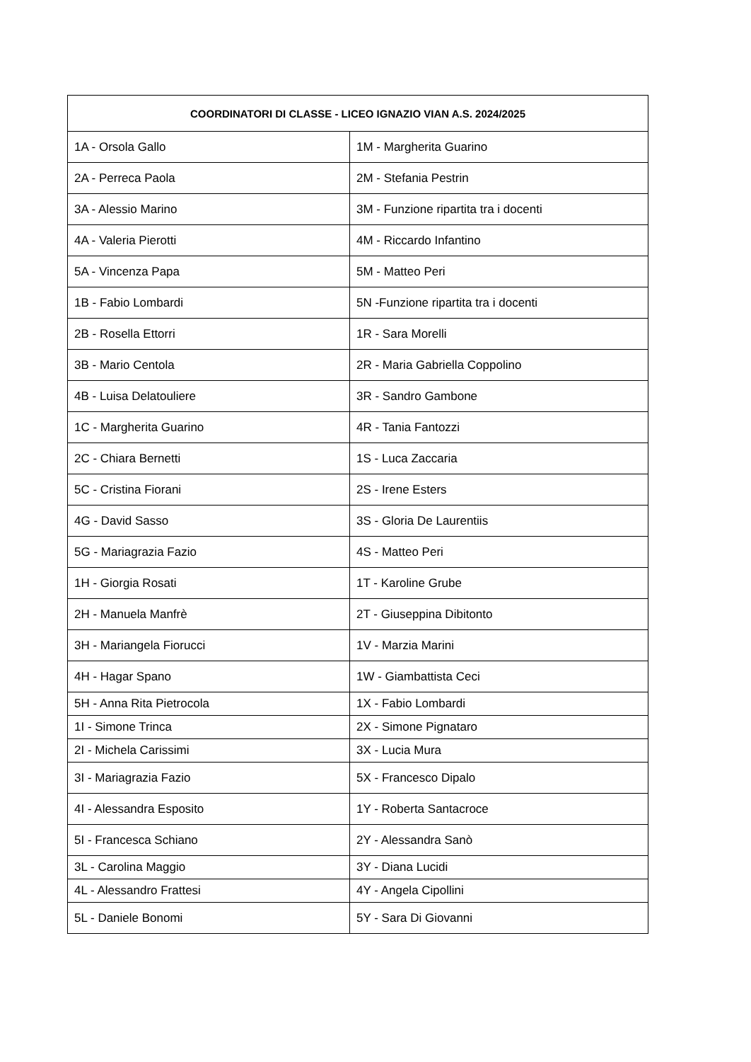| COORDINATORI DI CLASSE - LICEO IGNAZIO VIAN A.S. 2024/2025 | |
| --- | --- |
| 1A - Orsola Gallo | 1M - Margherita Guarino |
| 2A - Perreca Paola | 2M - Stefania Pestrin |
| 3A - Alessio Marino | 3M - Funzione ripartita tra i docenti |
| 4A - Valeria Pierotti | 4M - Riccardo Infantino |
| 5A - Vincenza Papa | 5M - Matteo Peri |
| 1B - Fabio Lombardi | 5N -Funzione ripartita tra i docenti |
| 2B - Rosella Ettorri | 1R - Sara Morelli |
| 3B - Mario Centola | 2R - Maria Gabriella Coppolino |
| 4B - Luisa Delatouliere | 3R - Sandro Gambone |
| 1C - Margherita Guarino | 4R - Tania Fantozzi |
| 2C - Chiara Bernetti | 1S - Luca Zaccaria |
| 5C - Cristina Fiorani | 2S - Irene Esters |
| 4G - David Sasso | 3S - Gloria De Laurentiis |
| 5G - Mariagrazia Fazio | 4S - Matteo Peri |
| 1H - Giorgia Rosati | 1T - Karoline Grube |
| 2H - Manuela Manfrè | 2T - Giuseppina Dibitonto |
| 3H - Mariangela Fiorucci | 1V - Marzia Marini |
| 4H - Hagar Spano | 1W - Giambattista Ceci |
| 5H - Anna Rita Pietrocola | 1X - Fabio Lombardi |
| 1I - Simone Trinca | 2X - Simone Pignataro |
| 2I - Michela Carissimi | 3X - Lucia Mura |
| 3I - Mariagrazia Fazio | 5X - Francesco Dipalo |
| 4I - Alessandra Esposito | 1Y - Roberta Santacroce |
| 5I - Francesca Schiano | 2Y - Alessandra Sanò |
| 3L - Carolina Maggio | 3Y - Diana Lucidi |
| 4L - Alessandro Frattesi | 4Y - Angela Cipollini |
| 5L - Daniele Bonomi | 5Y - Sara Di Giovanni |